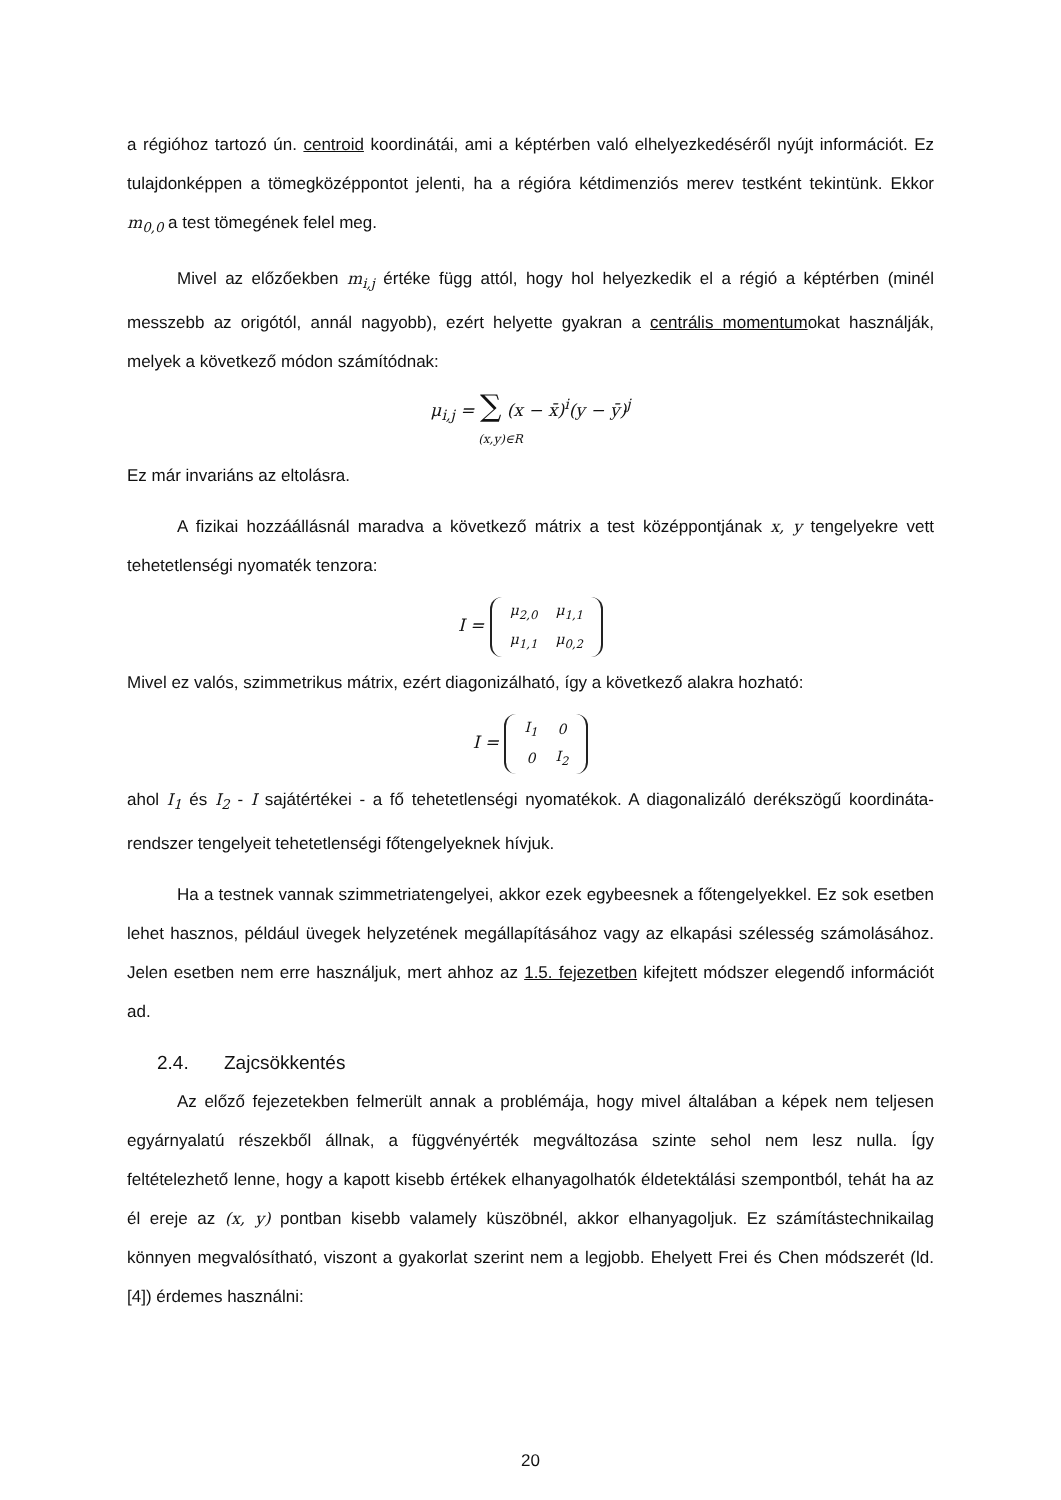a régióhoz tartozó ún. centroid koordinátái, ami a képtérben való elhelyezkedéséről nyújt információt. Ez tulajdonképpen a tömegközéppontot jelenti, ha a régióra kétdimenziós merev testként tekintünk. Ekkor m<sub>0,0</sub> a test tömegének felel meg.
Mivel az előzőekben m<sub>i,j</sub> értéke függ attól, hogy hol helyezkedik el a régió a képtérben (minél messzebb az origótól, annál nagyobb), ezért helyette gyakran a centrális momentumokat használják, melyek a következő módon számítódnak:
μ<sub>i,j</sub> = ∑ (x − x̄)<sup>i</sup>(y − ȳ)<sup>j</sup>
(x,y)∈R
Ez már invariáns az eltolásra.
A fizikai hozzáállásnál maradva a következő mátrix a test középpontjának x, y tengelyekre vett tehetetlenségi nyomaték tenzora:
I =
| μ<sub>2,0</sub> | μ<sub>1,1</sub> |
| μ<sub>1,1</sub> | μ<sub>0,2</sub> |
Mivel ez valós, szimmetrikus mátrix, ezért diagonizálható, így a következő alakra hozható:
I =
| I<sub>1</sub> | 0 |
| 0 | I<sub>2</sub> |
ahol I<sub>1</sub> és I<sub>2</sub> - I sajátértékei - a fő tehetetlenségi nyomatékok. A diagonalizáló derékszögű koordináta-rendszer tengelyeit tehetetlenségi főtengelyeknek hívjuk.
Ha a testnek vannak szimmetriatengelyei, akkor ezek egybeesnek a főtengelyekkel. Ez sok esetben lehet hasznos, például üvegek helyzetének megállapításához vagy az elkapási szélesség számolásához. Jelen esetben nem erre használjuk, mert ahhoz az 1.5. fejezetben kifejtett módszer elegendő információt ad.
2.4. Zajcsökkentés
Az előző fejezetekben felmerült annak a problémája, hogy mivel általában a képek nem teljesen egyárnyalatú részekből állnak, a függvényérték megváltozása szinte sehol nem lesz nulla. Így feltételezhető lenne, hogy a kapott kisebb értékek elhanyagolhatók éldetektálási szempontból, tehát ha az él ereje az (x, y) pontban kisebb valamely küszöbnél, akkor elhanyagoljuk. Ez számítástechnikailag könnyen megvalósítható, viszont a gyakorlat szerint nem a legjobb. Ehelyett Frei és Chen módszerét (ld. [4]) érdemes használni:
20